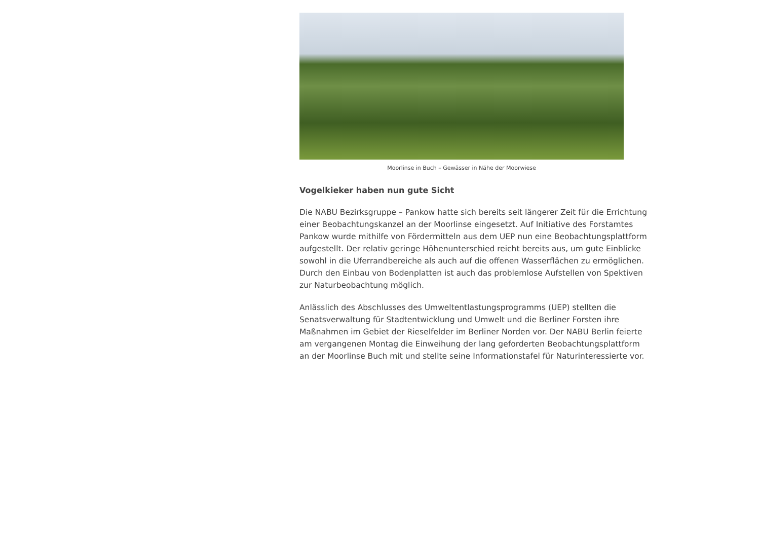Moorlinse in Buch – Gewässer in Nähe der Moorwiese
Vogelkieker haben nun gute Sicht
Die NABU Bezirksgruppe – Pankow hatte sich bereits seit längerer Zeit für die Errichtung einer Beobachtungskanzel an der Moorlinse eingesetzt. Auf Initiative des Forstamtes Pankow wurde mithilfe von Fördermitteln aus dem UEP nun eine Beobachtungsplattform aufgestellt. Der relativ geringe Höhenunterschied reicht bereits aus, um gute Einblicke sowohl in die Uferrandbereiche als auch auf die offenen Wasserflächen zu ermöglichen. Durch den Einbau von Bodenplatten ist auch das problemlose Aufstellen von Spektiven zur Naturbeobachtung möglich.
Anlässlich des Abschlusses des Umweltentlastungsprogramms (UEP) stellten die Senatsverwaltung für Stadtentwicklung und Umwelt und die Berliner Forsten ihre Maßnahmen im Gebiet der Rieselfelder im Berliner Norden vor. Der NABU Berlin feierte am vergangenen Montag die Einweihung der lang geforderten Beobachtungsplattform an der Moorlinse Buch mit und stellte seine Informationstafel für Naturinteressierte vor.